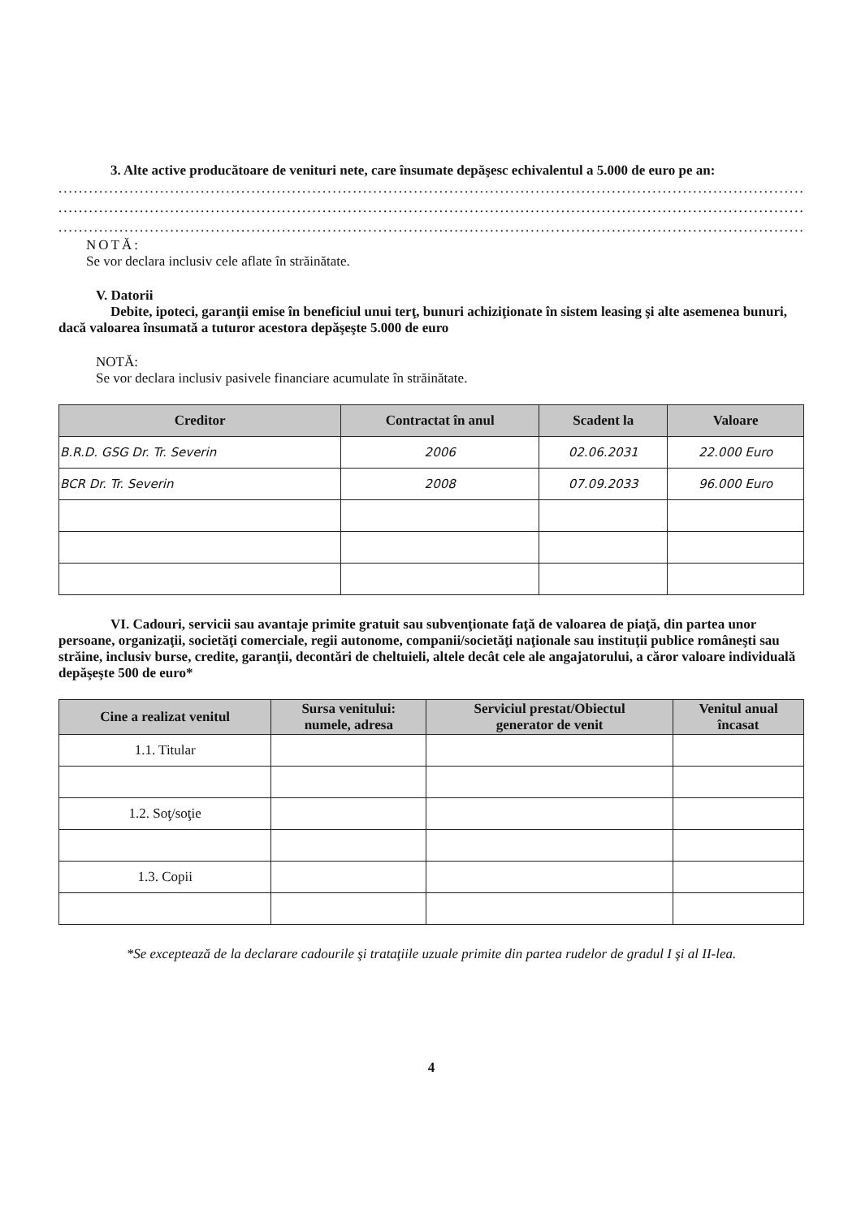3. Alte active producătoare de venituri nete, care însumate depăşesc echivalentul a 5.000 de euro pe an:
...........................................................................................................................................................
...........................................................................................................................................................
...........................................................................................................................................................
NOTĂ:
Se vor declara inclusiv cele aflate în străinătate.
V. Datorii
Debite, ipoteci, garanţii emise în beneficiul unui terţ, bunuri achiziţionate în sistem leasing şi alte asemenea bunuri, dacă valoarea însumată a tuturor acestora depăşeşte 5.000 de euro
NOTĂ:
Se vor declara inclusiv pasivele financiare acumulate în străinătate.
| Creditor | Contractat în anul | Scadent la | Valoare |
| --- | --- | --- | --- |
| B.R.D. GSG Dr. Tr. Severin | 2006 | 02.06.2031 | 22.000 Euro |
| BCR Dr. Tr. Severin | 2008 | 07.09.2033 | 96.000 Euro |
VI. Cadouri, servicii sau avantaje primite gratuit sau subvenţionate faţă de valoarea de piaţă, din partea unor persoane, organizaţii, societăţi comerciale, regii autonome, companii/societăţi naţionale sau instituţii publice româneşti sau străine, inclusiv burse, credite, garanţii, decontări de cheltuieli, altele decât cele ale angajatorului, a căror valoare individuală depăşeşte 500 de euro*
| Cine a realizat venitul | Sursa venitului: numele, adresa | Serviciul prestat/Obiectul generator de venit | Venitul anual încasat |
| --- | --- | --- | --- |
| 1.1. Titular | | | |
| 1.2. Soţ/soţie | | | |
| 1.3. Copii | | | |
*Se exceptează de la declarare cadourile şi trataţiile uzuale primite din partea rudelor de gradul I şi al II-lea.
4